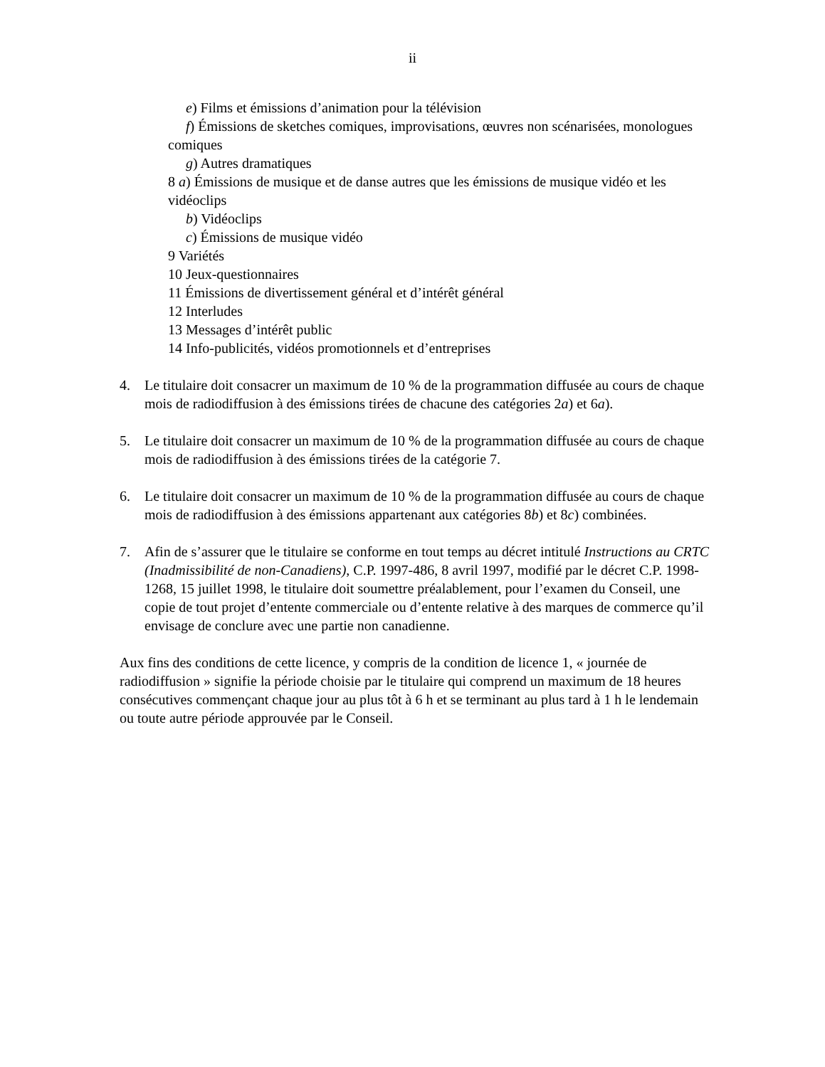ii
e) Films et émissions d’animation pour la télévision
f) Émissions de sketches comiques, improvisations, œuvres non scénarisées, monologues comiques
g) Autres dramatiques
8 a) Émissions de musique et de danse autres que les émissions de musique vidéo et les vidéoclips
b) Vidéoclips
c) Émissions de musique vidéo
9 Variétés
10 Jeux-questionnaires
11 Émissions de divertissement général et d’intérêt général
12 Interludes
13 Messages d’intérêt public
14 Info-publicités, vidéos promotionnels et d’entreprises
4. Le titulaire doit consacrer un maximum de 10 % de la programmation diffusée au cours de chaque mois de radiodiffusion à des émissions tirées de chacune des catégories 2a) et 6a).
5. Le titulaire doit consacrer un maximum de 10 % de la programmation diffusée au cours de chaque mois de radiodiffusion à des émissions tirées de la catégorie 7.
6. Le titulaire doit consacrer un maximum de 10 % de la programmation diffusée au cours de chaque mois de radiodiffusion à des émissions appartenant aux catégories 8b) et 8c) combinées.
7. Afin de s’assurer que le titulaire se conforme en tout temps au décret intitulé Instructions au CRTC (Inadmissibilité de non-Canadiens), C.P. 1997-486, 8 avril 1997, modifié par le décret C.P. 1998-1268, 15 juillet 1998, le titulaire doit soumettre préalablement, pour l’examen du Conseil, une copie de tout projet d’entente commerciale ou d’entente relative à des marques de commerce qu’il envisage de conclure avec une partie non canadienne.
Aux fins des conditions de cette licence, y compris de la condition de licence 1, « journée de radiodiffusion » signifie la période choisie par le titulaire qui comprend un maximum de 18 heures consécutives commençant chaque jour au plus tôt à 6 h et se terminant au plus tard à 1 h le lendemain ou toute autre période approuvée par le Conseil.